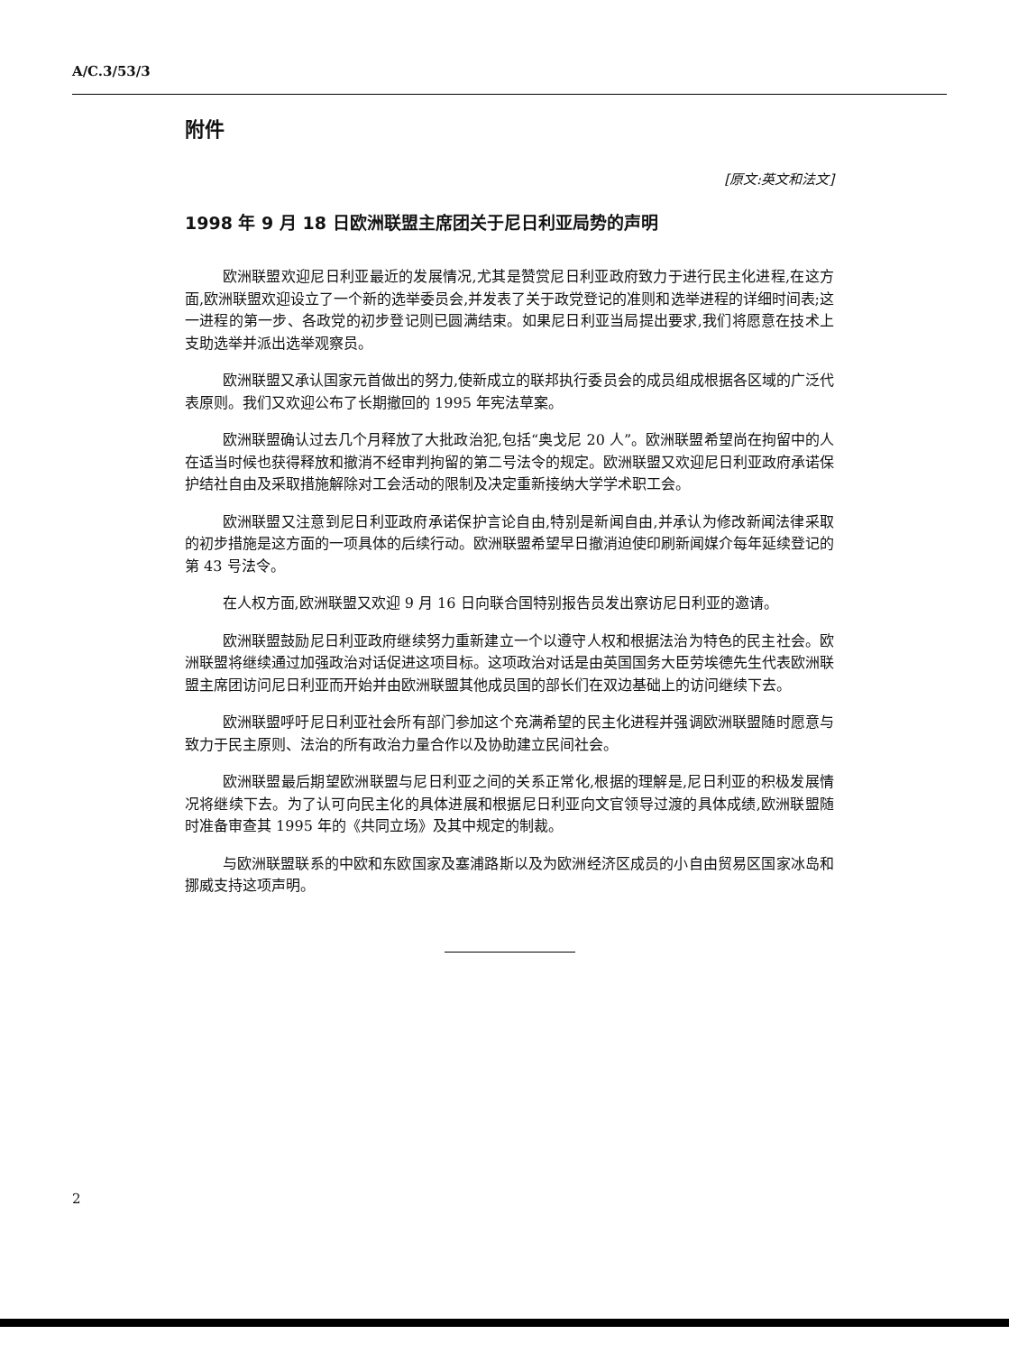A/C.3/53/3
附件
[原文:英文和法文]
1998 年 9 月 18 日欧洲联盟主席团关于尼日利亚局势的声明
欧洲联盟欢迎尼日利亚最近的发展情况,尤其是赞赏尼日利亚政府致力于进行民主化进程,在这方面,欧洲联盟欢迎设立了一个新的选举委员会,并发表了关于政党登记的准则和选举进程的详细时间表;这一进程的第一步、各政党的初步登记则已圆满结束。如果尼日利亚当局提出要求,我们将愿意在技术上支助选举并派出选举观察员。
欧洲联盟又承认国家元首做出的努力,使新成立的联邦执行委员会的成员组成根据各区域的广泛代表原则。我们又欢迎公布了长期撤回的 1995 年宪法草案。
欧洲联盟确认过去几个月释放了大批政治犯,包括“奥戈尼 20 人”。欧洲联盟希望尚在拘留中的人在适当时候也获得释放和撤消不经审判拘留的第二号法令的规定。欧洲联盟又欢迎尼日利亚政府承诺保护结社自由及采取措施解除对工会活动的限制及决定重新接纳大学学术职工会。
欧洲联盟又注意到尼日利亚政府承诺保护言论自由,特别是新闻自由,并承认为修改新闻法律采取的初步措施是这方面的一项具体的后续行动。欧洲联盟希望早日撤消迫使印刷新闻媒介每年延续登记的第 43 号法令。
在人权方面,欧洲联盟又欢迎 9 月 16 日向联合国特别报告员发出察访尼日利亚的邀请。
欧洲联盟鼓励尼日利亚政府继续努力重新建立一个以遵守人权和根据法治为特色的民主社会。欧洲联盟将继续通过加强政治对话促进这项目标。这项政治对话是由英国国务大臣劳埃德先生代表欧洲联盟主席团访问尼日利亚而开始并由欧洲联盟其他成员国的部长们在双边基础上的访问继续下去。
欧洲联盟呼吁尼日利亚社会所有部门参加这个充满希望的民主化进程并强调欧洲联盟随时愿意与致力于民主原则、法治的所有政治力量合作以及协助建立民间社会。
欧洲联盟最后期望欧洲联盟与尼日利亚之间的关系正常化,根据的理解是,尼日利亚的积极发展情况将继续下去。为了认可向民主化的具体进展和根据尼日利亚向文官领导过渡的具体成绩,欧洲联盟随时准备审查其 1995 年的《共同立场》及其中规定的制裁。
与欧洲联盟联系的中欧和东欧国家及塞浦路斯以及为欧洲经济区成员的小自由贸易区国家冰岛和挪威支持这项声明。
2